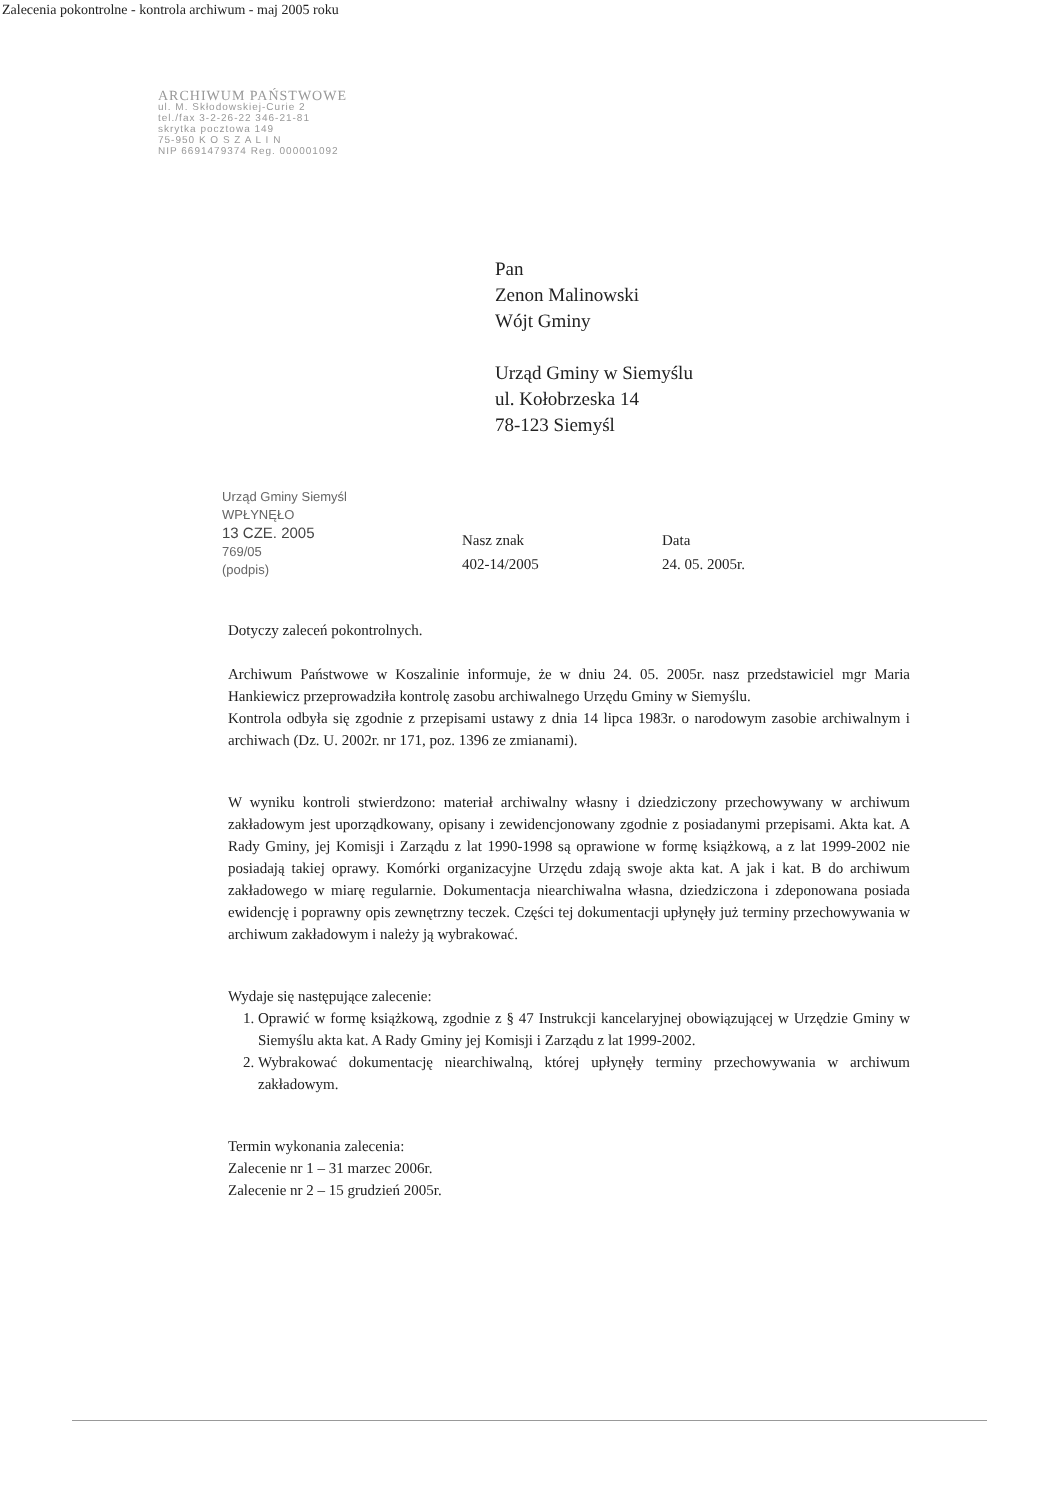Zalecenia pokontrolne - kontrola archiwum - maj 2005 roku
ARCHIWUM PAŃSTWOWE
ul. M. Skłodowskiej-Curie 2
tel./fax 3-2-26-22 346-21-81
skrytka pocztowa 149
75-950 K O S Z A L I N
NIP 6691479374 Reg. 000001092
Pan
Zenon Malinowski
Wójt Gminy
Urząd Gminy w Siemyślu
ul. Kołobrzeska 14
78-123 Siemyśl
Urząd Gminy Siemyśl
WPŁYNĘŁO
13 CZE. 2005
769/05
(podpis)
Nasz znak
402-14/2005
Data
24. 05. 2005r.
Dotyczy zaleceń pokontrolnych.
Archiwum Państwowe w Koszalinie informuje, że w dniu 24. 05. 2005r. nasz przedstawiciel mgr Maria Hankiewicz przeprowadziła kontrolę zasobu archiwalnego Urzędu Gminy w Siemyślu.
Kontrola odbyła się zgodnie z przepisami ustawy z dnia 14 lipca 1983r. o narodowym zasobie archiwalnym i archiwach (Dz. U. 2002r. nr 171, poz. 1396 ze zmianami).
W wyniku kontroli stwierdzono: materiał archiwalny własny i dziedziczony przechowywany w archiwum zakładowym jest uporządkowany, opisany i zewidencjonowany zgodnie z posiadanymi przepisami. Akta kat. A Rady Gminy, jej Komisji i Zarządu z lat 1990-1998 są oprawione w formę książkową, a z lat 1999-2002 nie posiadają takiej oprawy. Komórki organizacyjne Urzędu zdają swoje akta kat. A jak i kat. B do archiwum zakładowego w miarę regularnie. Dokumentacja niearchiwalna własna, dziedziczona i zdeponowana posiada ewidencję i poprawny opis zewnętrzny teczek. Części tej dokumentacji upłynęły już terminy przechowywania w archiwum zakładowym i należy ją wybrakować.
Wydaje się następujące zalecenie:
1. Oprawić w formę książkową, zgodnie z § 47 Instrukcji kancelaryjnej obowiązującej w Urzędzie Gminy w Siemyślu akta kat. A Rady Gminy jej Komisji i Zarządu z lat 1999-2002.
2. Wybrakować dokumentację niearchiwalną, której upłynęły terminy przechowywania w archiwum zakładowym.
Termin wykonania zalecenia:
Zalecenie nr 1 – 31 marzec 2006r.
Zalecenie nr 2 – 15 grudzień 2005r.